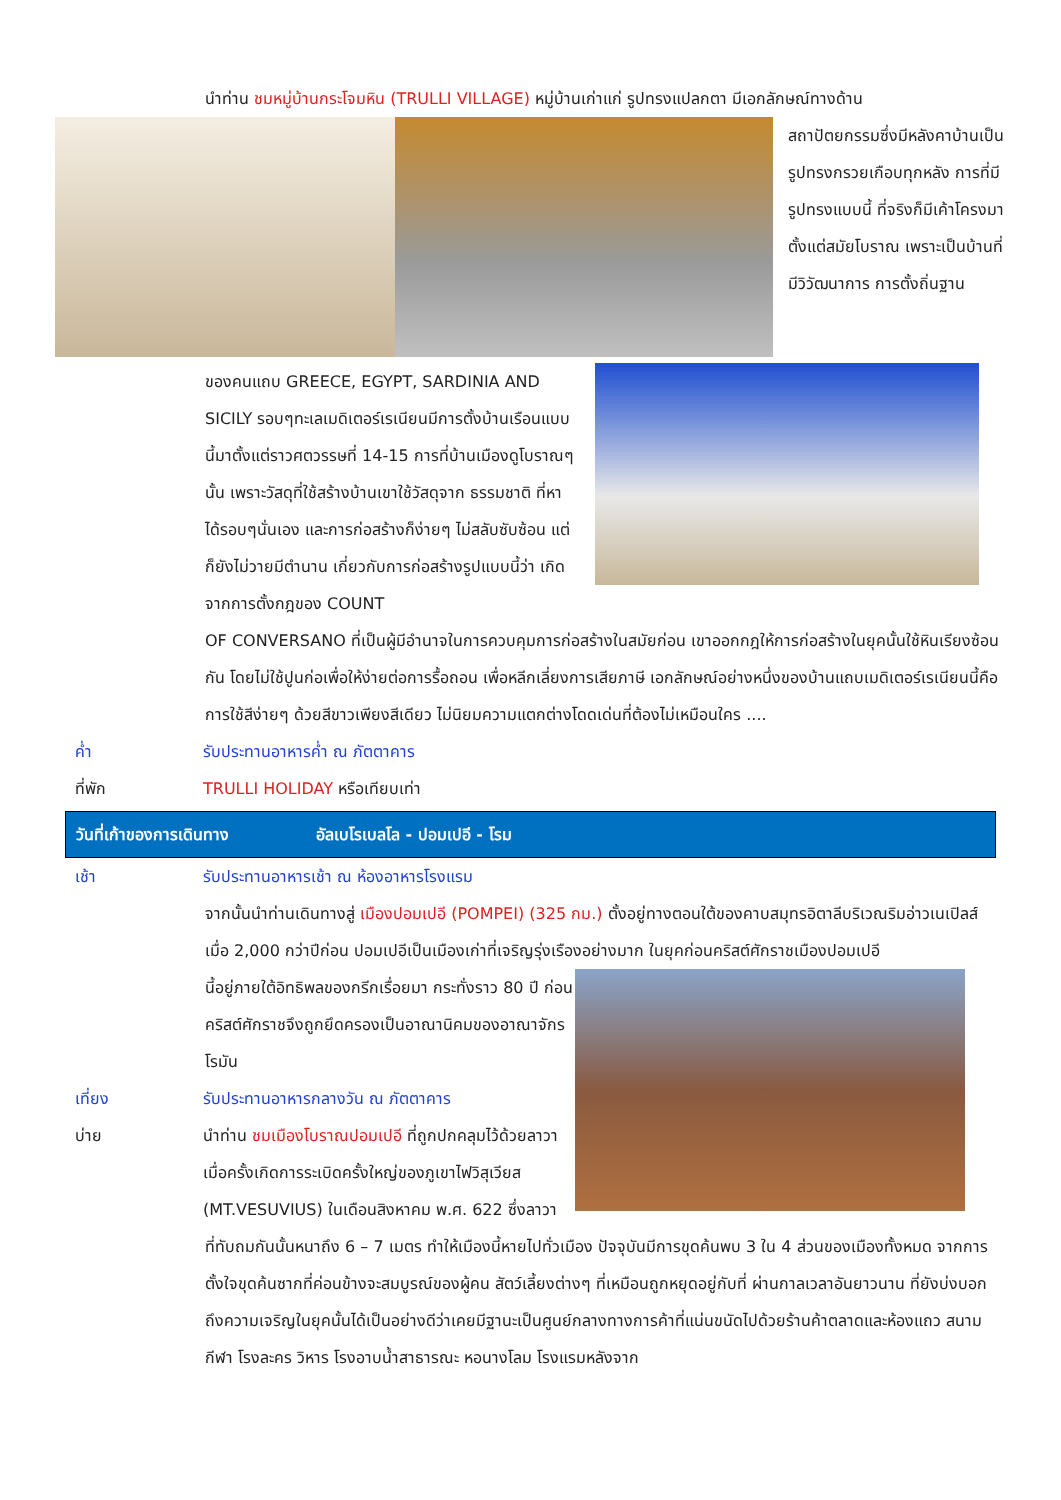นำท่าน ชมหมู่บ้านกระโจมหิน (TRULLI VILLAGE) หมู่บ้านเก่าแก่ รูปทรงแปลกตา มีเอกลักษณ์ทางด้าน
สถาปัตยกรรมซึ่งมีหลังคาบ้านเป็นรูปทรงกรวยเกือบทุกหลัง การที่มีรูปทรงแบบนี้ ที่จริงก็มีเค้าโครงมาตั้งแต่สมัยโบราณ เพราะเป็นบ้านที่มีวิวัฒนาการ การตั้งถิ่นฐาน
ของคนแถบ GREECE, EGYPT, SARDINIA AND SICILY รอบๆทะเลเมดิเตอร์เรเนียนมีการตั้งบ้านเรือนแบบนี้มาตั้งแต่ราวศตวรรษที่ 14-15 การที่บ้านเมืองดูโบราณๆนั้น เพราะวัสดุที่ใช้สร้างบ้านเขาใช้วัสดุจาก ธรรมชาติ ที่หาได้รอบๆนั่นเอง และการก่อสร้างก็ง่ายๆ ไม่สลับซับซ้อน แต่ก็ยังไม่วายมีตำนาน เกี่ยวกับการก่อสร้างรูปแบบนี้ว่า เกิดจากการตั้งกฎของ COUNT
OF CONVERSANO ที่เป็นผู้มีอำนาจในการควบคุมการก่อสร้างในสมัยก่อน เขาออกกฎให้การก่อสร้างในยุคนั้นใช้หินเรียงซ้อนกัน โดยไม่ใช้ปูนก่อเพื่อให้ง่ายต่อการรื้อถอน เพื่อหลีกเลี่ยงการเสียภาษี เอกลักษณ์อย่างหนึ่งของบ้านแถบเมดิเตอร์เรเนียนนี้คือ การใช้สีง่ายๆ ด้วยสีขาวเพียงสีเดียว ไม่นิยมความแตกต่างโดดเด่นที่ต้องไม่เหมือนใคร ....
ค่ำ รับประทานอาหารค่ำ ณ ภัตตาคาร
ที่พัก TRULLI HOLIDAY หรือเทียบเท่า
วันที่เก้าของการเดินทาง อัลเบโรเบลโล - ปอมเปอี - โรม
เช้า รับประทานอาหารเช้า ณ ห้องอาหารโรงแรม
จากนั้นนำท่านเดินทางสู่ เมืองปอมเปอี (POMPEI) (325 กม.) ตั้งอยู่ทางตอนใต้ของคาบสมุทรอิตาลีบริเวณริมอ่าวเนเปิลส์ เมื่อ 2,000 กว่าปีก่อน ปอมเปอีเป็นเมืองเก่าที่เจริญรุ่งเรืองอย่างมาก ในยุคก่อนคริสต์ศักราชเมืองปอมเปอี
นี้อยู่ภายใต้อิทธิพลของกรีกเรื่อยมา กระทั่งราว 80 ปี ก่อนคริสต์ศักราชจึงถูกยึดครองเป็นอาณานิคมของอาณาจักรโรมัน
เที่ยง รับประทานอาหารกลางวัน ณ ภัตตาคาร
บ่าย นำท่าน ชมเมืองโบราณปอมเปอี ที่ถูกปกคลุมไว้ด้วยลาวาเมื่อครั้งเกิดการระเบิดครั้งใหญ่ของภูเขาไฟวิสุเวียส (MT.VESUVIUS) ในเดือนสิงหาคม พ.ศ. 622 ซึ่งลาวา
ที่ทับถมกันนั้นหนาถึง 6 – 7 เมตร ทำให้เมืองนี้หายไปทั่วเมือง ปัจจุบันมีการขุดค้นพบ 3 ใน 4 ส่วนของเมืองทั้งหมด จากการตั้งใจขุดค้นซากที่ค่อนข้างจะสมบูรณ์ของผู้คน สัตว์เลี้ยงต่างๆ ที่เหมือนถูกหยุดอยู่กับที่ ผ่านกาลเวลาอันยาวนาน ที่ยังบ่งบอกถึงความเจริญในยุคนั้นได้เป็นอย่างดีว่าเคยมีฐานะเป็นศูนย์กลางทางการค้าที่แน่นขนัดไปด้วยร้านค้าตลาดและห้องแถว สนามกีฬา โรงละคร วิหาร โรงอาบน้ำสาธารณะ หอนางโลม โรงแรมหลังจาก